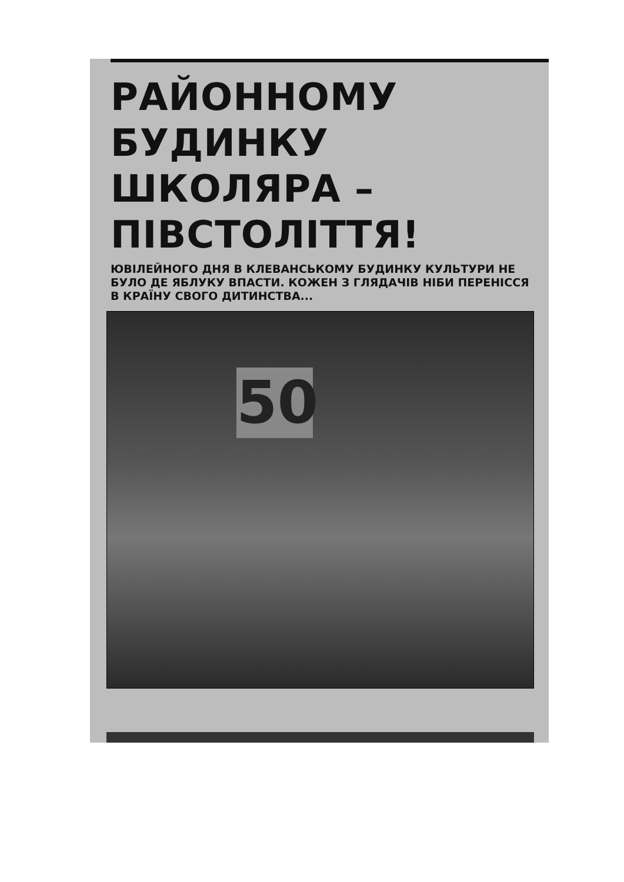РАЙОННОМУ
БУДИНКУ ШКОЛЯРА –
ПІВСТОЛІТТЯ!
ЮВІЛЕЙНОГО ДНЯ В КЛЕВАНСЬКОМУ БУДИНКУ КУЛЬТУРИ НЕ БУЛО ДЕ ЯБЛУКУ ВПАСТИ. КОЖЕН З ГЛЯДАЧІВ НІБИ ПЕРЕНІССЯ В КРАЇНУ СВОГО ДИТИНСТВА...
50